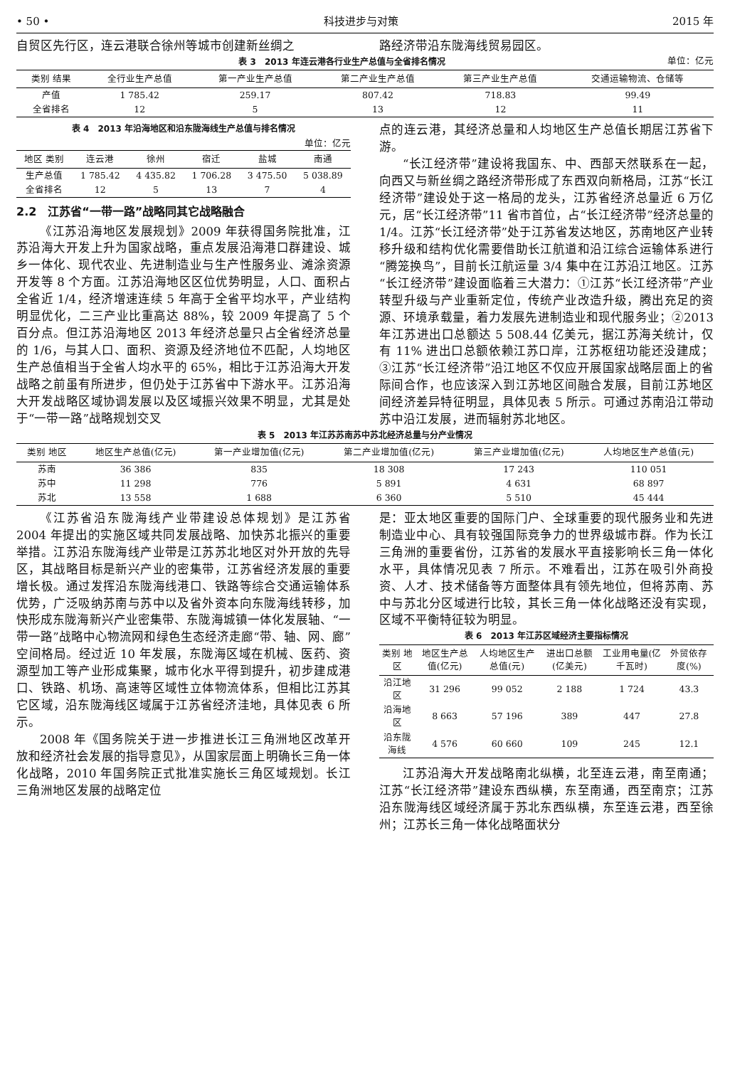• 50 • 科技进步与对策 2015 年
自贸区先行区，连云港联合徐州等城市创建新丝绸之 路经济带沿东陇海线贸易园区。
表 3　2013 年连云港各行业生产总值与全省排名情况 单位：亿元
| 类别 结果 | 全行业生产总值 | 第一产业生产总值 | 第二产业生产总值 | 第三产业生产总值 | 交通运输物流、仓储等 |
| --- | --- | --- | --- | --- | --- |
| 产值 | 1 785.42 | 259.17 | 807.42 | 718.83 | 99.49 |
| 全省排名 | 12 | 5 | 13 | 12 | 11 |
表 4　2013 年沿海地区和沿东陇海线生产总值与排名情况
单位：亿元
| 地区 类别 | 连云港 | 徐州 | 宿迁 | 盐城 | 南通 |
| --- | --- | --- | --- | --- | --- |
| 生产总值 | 1 785.42 | 4 435.82 | 1 706.28 | 3 475.50 | 5 038.89 |
| 全省排名 | 12 | 5 | 13 | 7 | 4 |
2.2　江苏省“一带一路”战略同其它战略融合
《江苏沿海地区发展规划》2009 年获得国务院批准，江苏沿海大开发上升为国家战略，重点发展沿海港口群建设、城乡一体化、现代农业、先进制造业与生产性服务业、滩涂资源开发等 8 个方面。江苏沿海地区区位优势明显，人口、面积占全省近 1/4，经济增速连续 5 年高于全省平均水平，产业结构明显优化，二三产业比重高达 88%，较 2009 年提高了 5 个百分点。但江苏沿海地区 2013 年经济总量只占全省经济总量的 1/6，与其人口、面积、资源及经济地位不匹配，人均地区生产总值相当于全省人均水平的 65%，相比于江苏沿海大开发战略之前虽有所进步，但仍处于江苏省中下游水平。江苏沿海大开发战略区域协调发展以及区域振兴效果不明显，尤其是处于“一带一路”战略规划交叉
点的连云港，其经济总量和人均地区生产总值长期居江苏省下游。
“长江经济带”建设将我国东、中、西部天然联系在一起，向西又与新丝绸之路经济带形成了东西双向新格局，江苏“长江经济带”建设处于这一格局的龙头，江苏省经济总量近 6 万亿元，居“长江经济带”11 省市首位，占“长江经济带”经济总量的 1/4。江苏“长江经济带”处于江苏省发达地区，苏南地区产业转移升级和结构优化需要借助长江航道和沿江综合运输体系进行“腾笼换鸟”，目前长江航运量 3/4 集中在江苏沿江地区。江苏“长江经济带”建设面临着三大潜力：①江苏“长江经济带”产业转型升级与产业重新定位，传统产业改造升级，腾出充足的资源、环境承载量，着力发展先进制造业和现代服务业；②2013 年江苏进出口总额达 5 508.44 亿美元，据江苏海关统计，仅有 11% 进出口总额依赖江苏口岸，江苏枢纽功能还没建成；③江苏“长江经济带”沿江地区不仅应开展国家战略层面上的省际间合作，也应该深入到江苏地区间融合发展，目前江苏地区间经济差异特征明显，具体见表 5 所示。可通过苏南沿江带动苏中沿江发展，进而辐射苏北地区。
表 5　2013 年江苏苏南苏中苏北经济总量与分产业情况
| 类别 地区 | 地区生产总值(亿元) | 第一产业增加值(亿元) | 第二产业增加值(亿元) | 第三产业增加值(亿元) | 人均地区生产总值(元) |
| --- | --- | --- | --- | --- | --- |
| 苏南 | 36 386 | 835 | 18 308 | 17 243 | 110 051 |
| 苏中 | 11 298 | 776 | 5 891 | 4 631 | 68 897 |
| 苏北 | 13 558 | 1 688 | 6 360 | 5 510 | 45 444 |
《江苏省沿东陇海线产业带建设总体规划》是江苏省 2004 年提出的实施区域共同发展战略、加快苏北振兴的重要举措。江苏沿东陇海线产业带是江苏苏北地区对外开放的先导区，其战略目标是新兴产业的密集带，江苏省经济发展的重要增长极。通过发挥沿东陇海线港口、铁路等综合交通运输体系优势，广泛吸纳苏南与苏中以及省外资本向东陇海线转移，加快形成东陇海新兴产业密集带、东陇海城镇一体化发展轴、“一带一路”战略中心物流网和绿色生态经济走廊“带、轴、网、廊” 空间格局。经过近 10 年发展，东陇海区域在机械、医药、资源型加工等产业形成集聚，城市化水平得到提升，初步建成港口、铁路、机场、高速等区域性立体物流体系，但相比江苏其它区域，沿东陇海线区域属于江苏省经济洼地，具体见表 6 所示。
2008 年《国务院关于进一步推进长江三角洲地区改革开放和经济社会发展的指导意见》，从国家层面上明确长三角一体化战略，2010 年国务院正式批准实施长三角区域规划。长江三角洲地区发展的战略定位
是：亚太地区重要的国际门户、全球重要的现代服务业和先进制造业中心、具有较强国际竞争力的世界级城市群。作为长江三角洲的重要省份，江苏省的发展水平直接影响长三角一体化水平，具体情况见表 7 所示。不难看出，江苏在吸引外商投资、人才、技术储备等方面整体具有领先地位，但将苏南、苏中与苏北分区域进行比较，其长三角一体化战略还没有实现，区域不平衡特征较为明显。
表 6　2013 年江苏区域经济主要指标情况
| 类别 地区 | 地区生产总值(亿元) | 人均地区生产总值(元) | 进出口总额(亿美元) | 工业用电量(亿千瓦时) | 外贸依存度(%) |
| --- | --- | --- | --- | --- | --- |
| 沿江地区 | 31 296 | 99 052 | 2 188 | 1 724 | 43.3 |
| 沿海地区 | 8 663 | 57 196 | 389 | 447 | 27.8 |
| 沿东陇海线 | 4 576 | 60 660 | 109 | 245 | 12.1 |
江苏沿海大开发战略南北纵横，北至连云港，南至南通；江苏“长江经济带”建设东西纵横，东至南通，西至南京；江苏沿东陇海线区域经济属于苏北东西纵横，东至连云港，西至徐州；江苏长三角一体化战略面状分